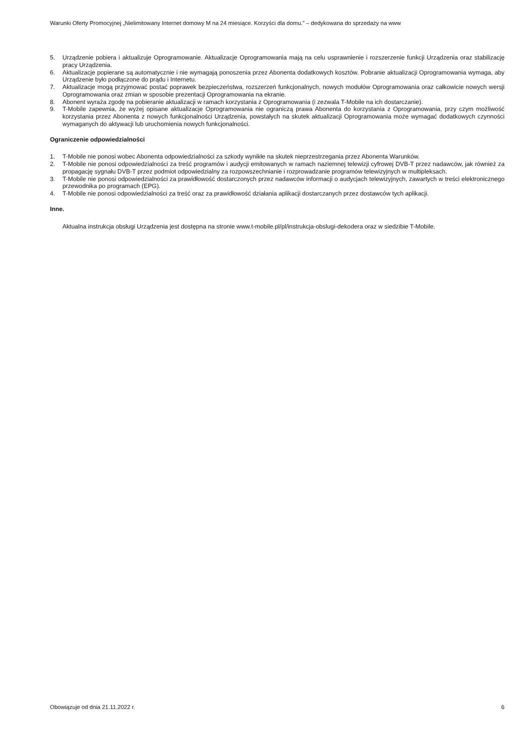Warunki Oferty Promocyjnej „Nielimitowany Internet domowy M na 24 miesiące. Korzyści dla domu.” – dedykowana do sprzedaży na www
5. Urządzenie pobiera i aktualizuje Oprogramowanie. Aktualizacje Oprogramowania mają na celu usprawnienie i rozszerzenie funkcji Urządzenia oraz stabilizację pracy Urządzenia.
6. Aktualizacje popierane są automatycznie i nie wymagają ponoszenia przez Abonenta dodatkowych kosztów. Pobranie aktualizacji Oprogramowania wymaga, aby Urządzenie było podłączone do prądu i Internetu.
7. Aktualizacje mogą przyjmować postać poprawek bezpieczeństwa, rozszerzeń funkcjonalnych, nowych modułów Oprogramowania oraz całkowicie nowych wersji Oprogramowania oraz zmian w sposobie prezentacji Oprogramowania na ekranie.
8. Abonent wyraża zgodę na pobieranie aktualizacji w ramach korzystania z Oprogramowania (i zezwala T-Mobile na ich dostarczanie).
9. T-Mobile zapewnia, że wyżej opisane aktualizacje Oprogramowania nie ograniczą prawa Abonenta do korzystania z Oprogramowania, przy czym możliwość korzystania przez Abonenta z nowych funkcjonalności Urządzenia, powstałych na skutek aktualizacji Oprogramowania może wymagać dodatkowych czynności wymaganych do aktywacji lub uruchomienia nowych funkcjonalności.
Ograniczenie odpowiedzialności
1. T-Mobile nie ponosi wobec Abonenta odpowiedzialności za szkody wynikłe na skutek nieprzestrzegania przez Abonenta Warunków.
2. T-Mobile nie ponosi odpowiedzialności za treść programów i audycji emitowanych w ramach naziemnej telewizji cyfrowej DVB-T przez nadawców, jak również za propagację sygnału DVB-T przez podmiot odpowiedzialny za rozpowszechnianie i rozprowadzanie programów telewizyjnych w multipleksach.
3. T-Mobile nie ponosi odpowiedzialności za prawidłowość dostarczonych przez nadawców informacji o audycjach telewizyjnych, zawartych w treści elektronicznego przewodnika po programach (EPG).
4. T-Mobile nie ponosi odpowiedzialności za treść oraz za prawidłowość działania aplikacji dostarczanych przez dostawców tych aplikacji.
Inne.
Aktualna instrukcja obsługi Urządzenia jest dostępna na stronie www.t-mobile.pl/pl/instrukcja-obslugi-dekodera oraz w siedzibie T-Mobile.
Obowiązuje od dnia 21.11.2022 r. 6